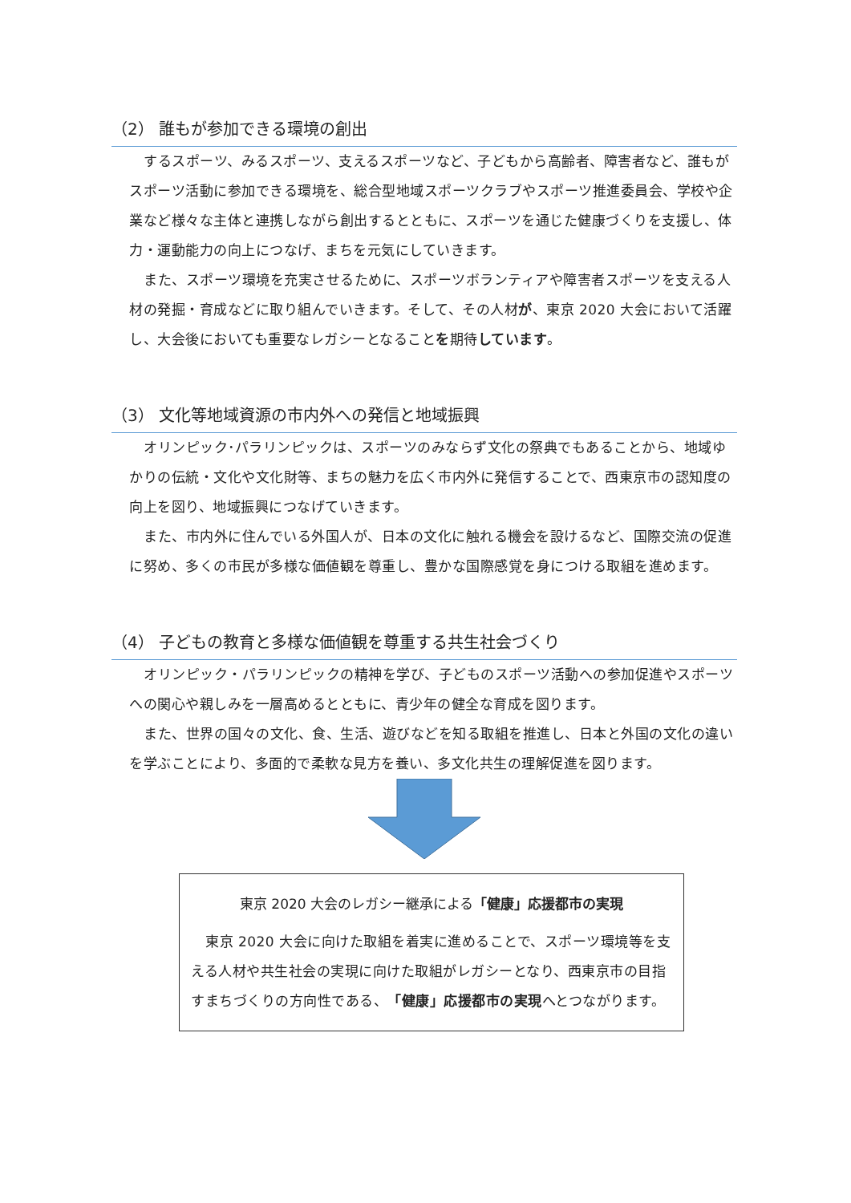（2） 誰もが参加できる環境の創出
するスポーツ、みるスポーツ、支えるスポーツなど、子どもから高齢者、障害者など、誰もがスポーツ活動に参加できる環境を、総合型地域スポーツクラブやスポーツ推進委員会、学校や企業など様々な主体と連携しながら創出するとともに、スポーツを通じた健康づくりを支援し、体力・運動能力の向上につなげ、まちを元気にしていきます。
また、スポーツ環境を充実させるために、スポーツボランティアや障害者スポーツを支える人材の発掘・育成などに取り組んでいきます。そして、その人材が、東京 2020 大会において活躍し、大会後においても重要なレガシーとなることを期待しています。
（3） 文化等地域資源の市内外への発信と地域振興
オリンピック･パラリンピックは、スポーツのみならず文化の祭典でもあることから、地域ゆかりの伝統・文化や文化財等、まちの魅力を広く市内外に発信することで、西東京市の認知度の向上を図り、地域振興につなげていきます。
また、市内外に住んでいる外国人が、日本の文化に触れる機会を設けるなど、国際交流の促進に努め、多くの市民が多様な価値観を尊重し、豊かな国際感覚を身につける取組を進めます。
（4） 子どもの教育と多様な価値観を尊重する共生社会づくり
オリンピック・パラリンピックの精神を学び、子どものスポーツ活動への参加促進やスポーツへの関心や親しみを一層高めるとともに、青少年の健全な育成を図ります。
また、世界の国々の文化、食、生活、遊びなどを知る取組を推進し、日本と外国の文化の違いを学ぶことにより、多面的で柔軟な見方を養い、多文化共生の理解促進を図ります。
東京 2020 大会のレガシー継承による「健康」応援都市の実現
東京 2020 大会に向けた取組を着実に進めることで、スポーツ環境等を支える人材や共生社会の実現に向けた取組がレガシーとなり、西東京市の目指すまちづくりの方向性である、「健康」応援都市の実現へとつながります。